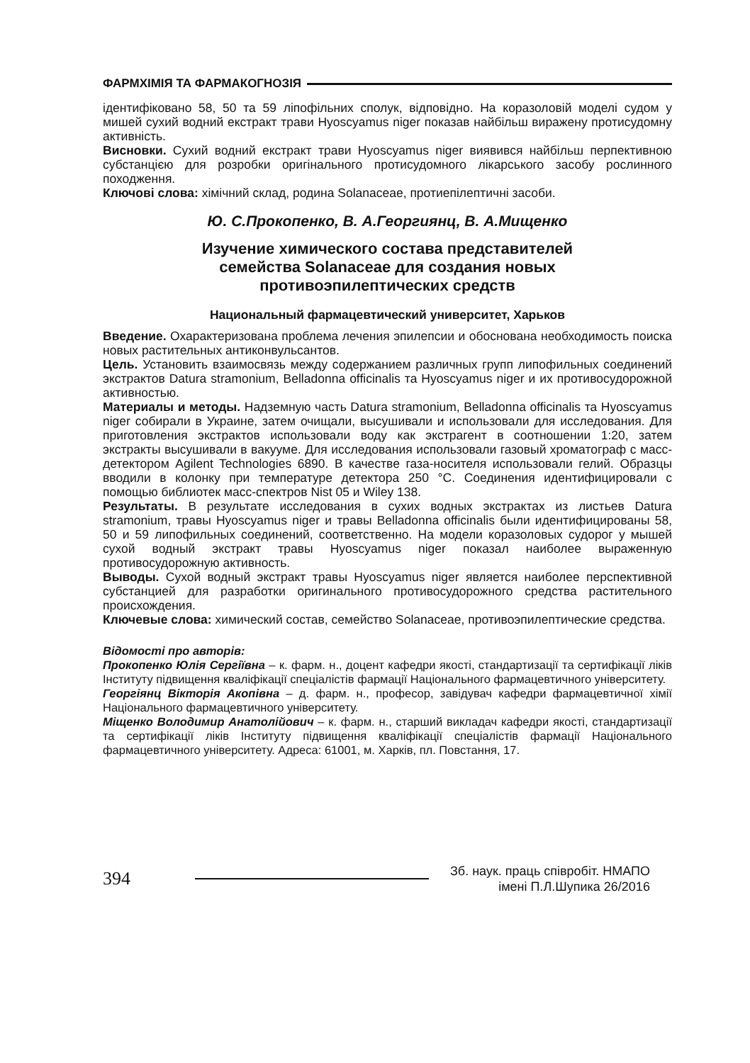ФАРМХІМІЯ ТА ФАРМАКОГНОЗІЯ
ідентифіковано 58, 50 та 59 ліпофільних сполук, відповідно. На коразоловій моделі судом у мишей сухий водний екстракт трави Hyoscyamus niger показав найбільш виражену протисудомну активність.
Висновки. Сухий водний екстракт трави Hyoscyamus niger виявився найбільш перпективною субстанцією для розробки оригінального протисудомного лікарського засобу рослинного походження.
Ключові слова: хімічний склад, родина Solanaceae, протиепілептичні засоби.
Ю. С.Прокопенко, В. А.Георгиянц, В. А.Мищенко
Изучение химического состава представителей
семейства Solanaceae для создания новых
противоэпилептических средств
Национальный фармацевтический университет, Харьков
Введение. Охарактеризована проблема лечения эпилепсии и обоснована необходимость поиска новых растительных антиконвульсантов.
Цель. Установить взаимосвязь между содержанием различных групп липофильных соединений экстрактов Datura stramonium, Belladonna officinalis та Hyoscyamus niger и их противосудорожной активностью.
Материалы и методы. Надземную часть Datura stramonium, Belladonna officinalis та Hyoscyamus niger собирали в Украине, затем очищали, высушивали и использовали для исследования. Для приготовления экстрактов использовали воду как экстрагент в соотношении 1:20, затем экстракты высушивали в вакууме. Для исследования использовали газовый хроматограф с масс-детектором Agilent Technologies 6890. В качестве газа-носителя использовали гелий. Образцы вводили в колонку при температуре детектора 250 °C. Соединения идентифицировали с помощью библиотек масс-спектров Nist 05 и Wiley 138.
Результаты. В результате исследования в сухих водных экстрактах из листьев Datura stramonium, травы Hyoscyamus niger и травы Belladonna officinalis были идентифицированы 58, 50 и 59 липофильных соединений, соответственно. На модели коразоловых судорог у мышей сухой водный экстракт травы Hyoscyamus niger показал наиболее выраженную противосудорожную активность.
Выводы. Сухой водный экстракт травы Hyoscyamus niger является наиболее перспективной субстанцией для разработки оригинального противосудорожного средства растительного происхождения.
Ключевые слова: химический состав, семейство Solanaceae, противоэпилептические средства.
Відомості про авторів:
Прокопенко Юлія Сергіївна – к. фарм. н., доцент кафедри якості, стандартизації та сертифікації ліків Інституту підвищення кваліфікації спеціалістів фармації Національного фармацевтичного університету.
Георгіянц Вікторія Акопівна – д. фарм. н., професор, завідувач кафедри фармацевтичної хімії Національного фармацевтичного університету.
Міщенко Володимир Анатолійович – к. фарм. н., старший викладач кафедри якості, стандартизації та сертифікації ліків Інституту підвищення кваліфікації спеціалістів фармації Національного фармацевтичного університету. Адреса: 61001, м. Харків, пл. Повстання, 17.
394
Зб. наук. праць співробіт. НМАПО
імені П.Л.Шупика 26/2016